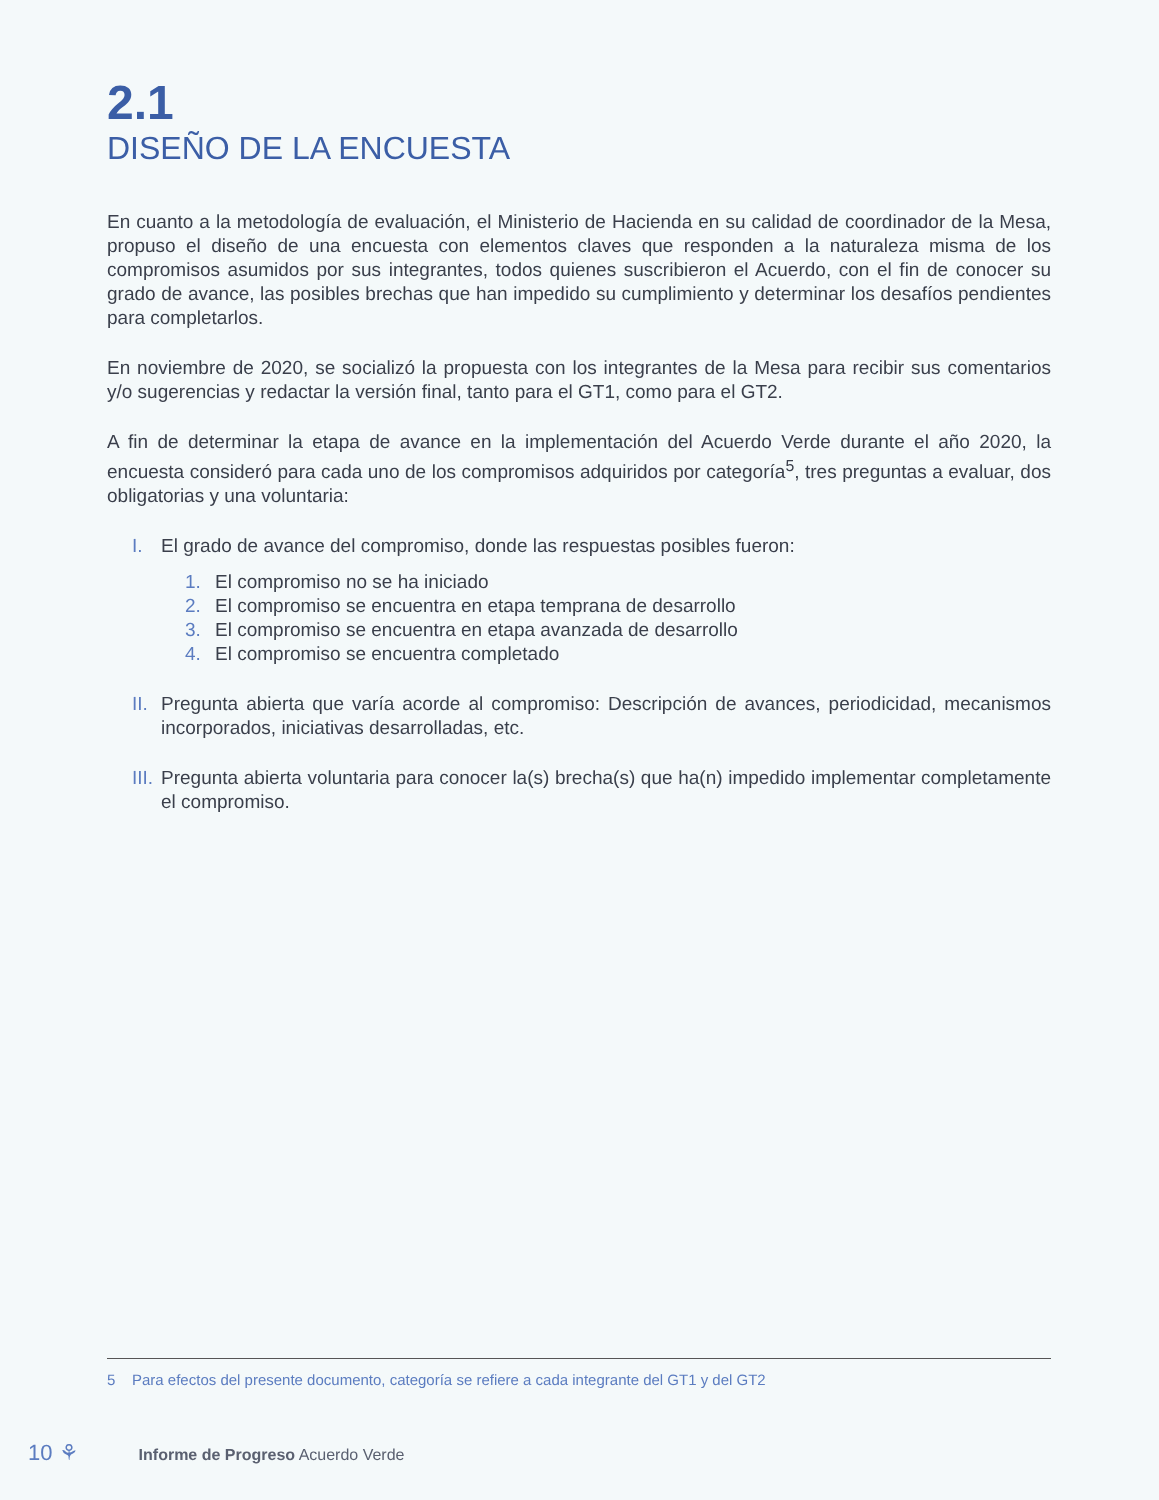2.1
DISEÑO DE LA ENCUESTA
En cuanto a la metodología de evaluación, el Ministerio de Hacienda en su calidad de coordinador de la Mesa, propuso el diseño de una encuesta con elementos claves que responden a la naturaleza misma de los compromisos asumidos por sus integrantes, todos quienes suscribieron el Acuerdo, con el fin de conocer su grado de avance, las posibles brechas que han impedido su cumplimiento y determinar los desafíos pendientes para completarlos.
En noviembre de 2020, se socializó la propuesta con los integrantes de la Mesa para recibir sus comentarios y/o sugerencias y redactar la versión final, tanto para el GT1, como para el GT2.
A fin de determinar la etapa de avance en la implementación del Acuerdo Verde durante el año 2020, la encuesta consideró para cada uno de los compromisos adquiridos por categoría<sup>5</sup>, tres preguntas a evaluar, dos obligatorias y una voluntaria:
I. El grado de avance del compromiso, donde las respuestas posibles fueron:
1. El compromiso no se ha iniciado
2. El compromiso se encuentra en etapa temprana de desarrollo
3. El compromiso se encuentra en etapa avanzada de desarrollo
4. El compromiso se encuentra completado
II. Pregunta abierta que varía acorde al compromiso: Descripción de avances, periodicidad, mecanismos incorporados, iniciativas desarrolladas, etc.
III. Pregunta abierta voluntaria para conocer la(s) brecha(s) que ha(n) impedido implementar completamente el compromiso.
5 Para efectos del presente documento, categoría se refiere a cada integrante del GT1 y del GT2
10 ⚘ Informe de Progreso Acuerdo Verde